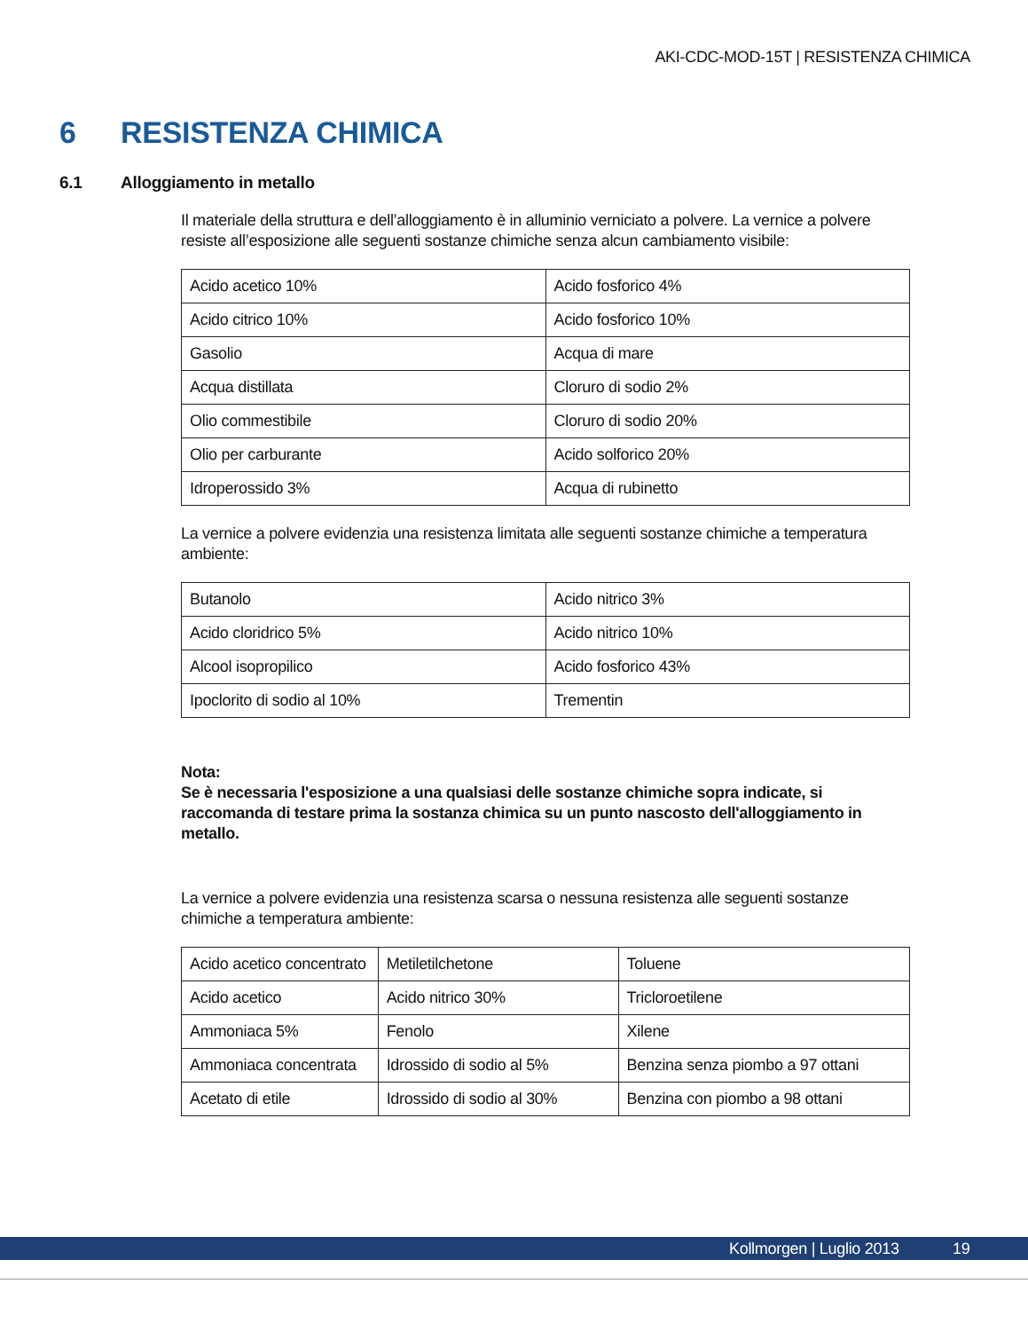AKI-CDC-MOD-15T | RESISTENZA CHIMICA
6 RESISTENZA CHIMICA
6.1 Alloggiamento in metallo
Il materiale della struttura e dell’alloggiamento è in alluminio verniciato a polvere. La vernice a polvere resiste all’esposizione alle seguenti sostanze chimiche senza alcun cambiamento visibile:
| Acido acetico 10% | Acido fosforico 4% |
| Acido citrico 10% | Acido fosforico 10% |
| Gasolio | Acqua di mare |
| Acqua distillata | Cloruro di sodio 2% |
| Olio commestibile | Cloruro di sodio 20% |
| Olio per carburante | Acido solforico 20% |
| Idroperossido 3% | Acqua di rubinetto |
La vernice a polvere evidenzia una resistenza limitata alle seguenti sostanze chimiche a temperatura ambiente:
| Butanolo | Acido nitrico 3% |
| Acido cloridrico 5% | Acido nitrico 10% |
| Alcool isopropilico | Acido fosforico 43% |
| Ipoclorito di sodio al 10% | Trementin |
Nota:
Se è necessaria l'esposizione a una qualsiasi delle sostanze chimiche sopra indicate, si raccomanda di testare prima la sostanza chimica su un punto nascosto dell'alloggiamento in metallo.
La vernice a polvere evidenzia una resistenza scarsa o nessuna resistenza alle seguenti sostanze chimiche a temperatura ambiente:
| Acido acetico concentrato | Metiletilchetone | Toluene |
| Acido acetico | Acido nitrico 30% | Tricloroetilene |
| Ammoniaca 5% | Fenolo | Xilene |
| Ammoniaca concentrata | Idrossido di sodio al 5% | Benzina senza piombo a 97 ottani |
| Acetato di etile | Idrossido di sodio al 30% | Benzina con piombo a 98 ottani |
Kollmorgen | Luglio 2013 19